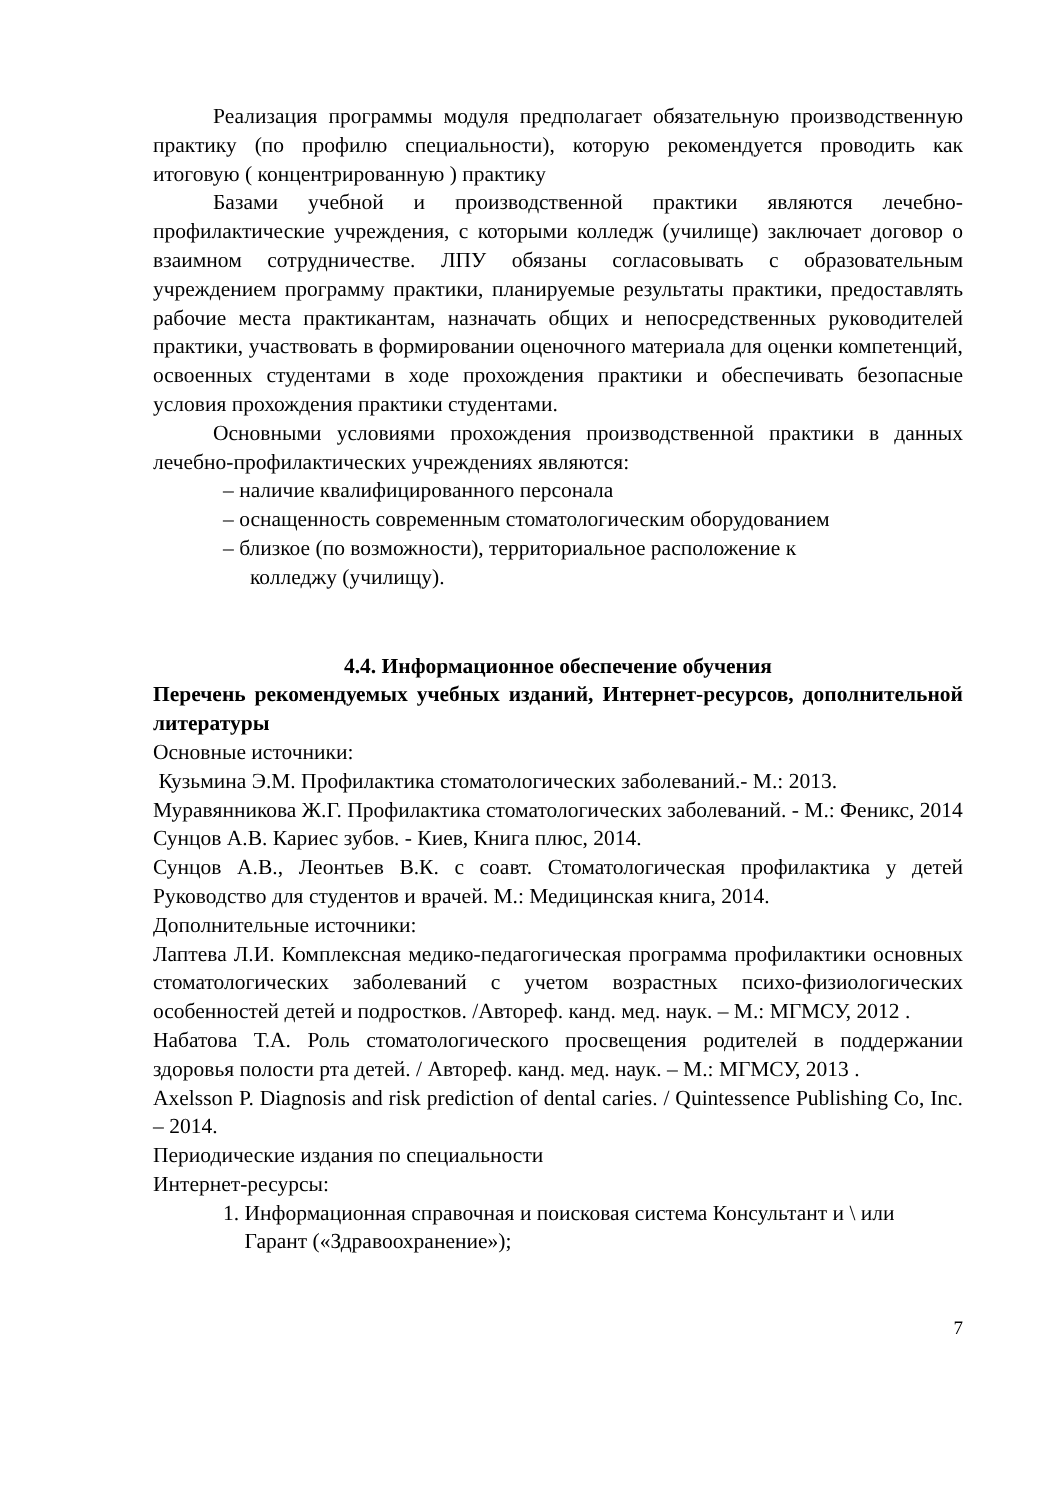Реализация программы модуля предполагает обязательную производственную практику (по профилю специальности), которую рекомендуется проводить как итоговую ( концентрированную ) практику
Базами учебной и производственной практики являются лечебно-профилактические учреждения, с которыми колледж (училище) заключает договор о взаимном сотрудничестве. ЛПУ обязаны согласовывать с образовательным учреждением программу практики, планируемые результаты практики, предоставлять рабочие места практикантам, назначать общих и непосредственных руководителей практики, участвовать в формировании оценочного материала для оценки компетенций, освоенных студентами в ходе прохождения практики и обеспечивать безопасные условия прохождения практики студентами.
Основными условиями прохождения производственной практики в данных лечебно-профилактических учреждениях являются:
– наличие квалифицированного персонала
– оснащенность современным стоматологическим оборудованием
– близкое (по возможности), территориальное расположение к
колледжу (училищу).
4.4. Информационное обеспечение обучения
Перечень рекомендуемых учебных изданий, Интернет-ресурсов, дополнительной литературы
Основные источники:
Кузьмина Э.М. Профилактика стоматологических заболеваний.- М.: 2013.
Муравянникова Ж.Г. Профилактика стоматологических заболеваний. - М.: Феникс, 2014
Сунцов А.В. Кариес зубов. - Киев, Книга плюс, 2014.
Сунцов А.В., Леонтьев В.К. с соавт. Стоматологическая профилактика у детей Руководство для студентов и врачей. М.: Медицинская книга, 2014.
Дополнительные источники:
Лаптева Л.И. Комплексная медико-педагогическая программа профилактики основных стоматологических заболеваний с учетом возрастных психо-физиологических особенностей детей и подростков. /Автореф. канд. мед. наук. – М.: МГМСУ, 2012 .
Набатова Т.А. Роль стоматологического просвещения родителей в поддержании здоровья полости рта детей. / Автореф. канд. мед. наук. – М.: МГМСУ, 2013 .
Axelsson P. Diagnosis and risk prediction of dental caries. / Quintessence Publishing Co, Inc. – 2014.
Периодические издания по специальности
Интернет-ресурсы:
1. Информационная справочная и поисковая система Консультант и \ или
Гарант («Здравоохранение»);
7